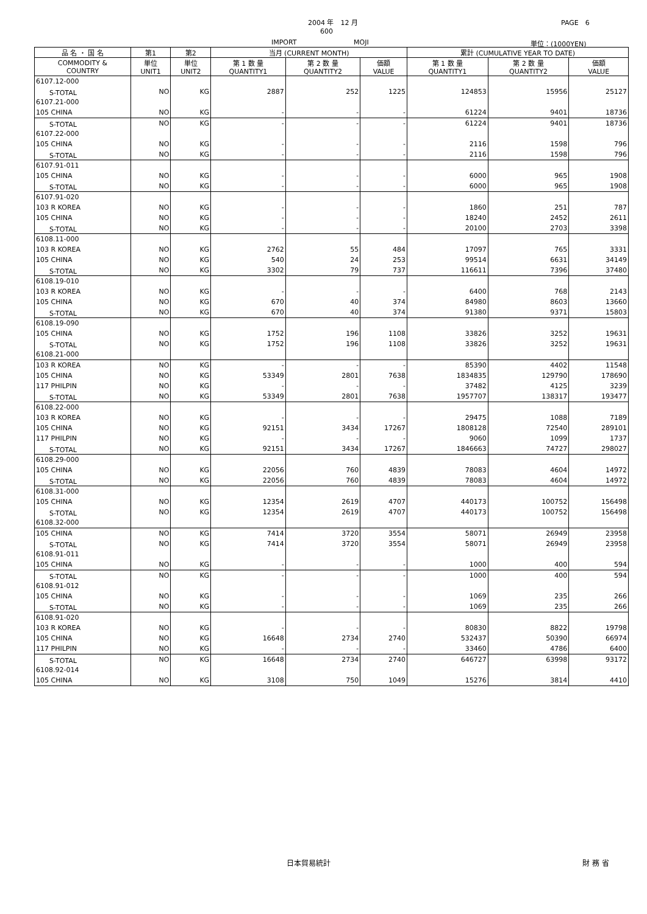2004 年　12 月 PAGE　6
600
IMPORT MOJI 単位：(1000YEN)
| 品 名 ・ 国 名 | 第1 | 第2 | 当月 (CURRENT MONTH) | | | 累計 (CUMULATIVE YEAR TO DATE) | | |
| --- | --- | --- | --- | --- | --- | --- | --- | --- |
| COMMODITY & COUNTRY | 単位 UNIT1 | 単位 UNIT2 | 第 1 数 量 QUANTITY1 | 第 2 数 量 QUANTITY2 | 価額 VALUE | 第 1 数 量 QUANTITY1 | 第 2 数 量 QUANTITY2 | 価額 VALUE |
| 6107.12-000 | | | | | | | | |
| S-TOTAL | NO | KG | 2887 | 252 | 1225 | 124853 | 15956 | 25127 |
| 6107.21-000 | | | | | | | | |
| 105 CHINA | NO | KG | - | - | - | 61224 | 9401 | 18736 |
| S-TOTAL | NO | KG | - | - | - | 61224 | 9401 | 18736 |
| 6107.22-000 | | | | | | | | |
| 105 CHINA | NO | KG | - | - | - | 2116 | 1598 | 796 |
| S-TOTAL | NO | KG | - | - | - | 2116 | 1598 | 796 |
| 6107.91-011 | | | | | | | | |
| 105 CHINA | NO | KG | - | - | - | 6000 | 965 | 1908 |
| S-TOTAL | NO | KG | - | - | - | 6000 | 965 | 1908 |
| 6107.91-020 | | | | | | | | |
| 103 R KOREA | NO | KG | - | - | - | 1860 | 251 | 787 |
| 105 CHINA | NO | KG | - | - | - | 18240 | 2452 | 2611 |
| S-TOTAL | NO | KG | - | - | - | 20100 | 2703 | 3398 |
| 6108.11-000 | | | | | | | | |
| 103 R KOREA | NO | KG | 2762 | 55 | 484 | 17097 | 765 | 3331 |
| 105 CHINA | NO | KG | 540 | 24 | 253 | 99514 | 6631 | 34149 |
| S-TOTAL | NO | KG | 3302 | 79 | 737 | 116611 | 7396 | 37480 |
| 6108.19-010 | | | | | | | | |
| 103 R KOREA | NO | KG | - | - | - | 6400 | 768 | 2143 |
| 105 CHINA | NO | KG | 670 | 40 | 374 | 84980 | 8603 | 13660 |
| S-TOTAL | NO | KG | 670 | 40 | 374 | 91380 | 9371 | 15803 |
| 6108.19-090 | | | | | | | | |
| 105 CHINA | NO | KG | 1752 | 196 | 1108 | 33826 | 3252 | 19631 |
| S-TOTAL | NO | KG | 1752 | 196 | 1108 | 33826 | 3252 | 19631 |
| 6108.21-000 | | | | | | | | |
| 103 R KOREA | NO | KG | - | - | - | 85390 | 4402 | 11548 |
| 105 CHINA | NO | KG | 53349 | 2801 | 7638 | 1834835 | 129790 | 178690 |
| 117 PHILPIN | NO | KG | - | - | - | 37482 | 4125 | 3239 |
| S-TOTAL | NO | KG | 53349 | 2801 | 7638 | 1957707 | 138317 | 193477 |
| 6108.22-000 | | | | | | | | |
| 103 R KOREA | NO | KG | - | - | - | 29475 | 1088 | 7189 |
| 105 CHINA | NO | KG | 92151 | 3434 | 17267 | 1808128 | 72540 | 289101 |
| 117 PHILPIN | NO | KG | - | - | - | 9060 | 1099 | 1737 |
| S-TOTAL | NO | KG | 92151 | 3434 | 17267 | 1846663 | 74727 | 298027 |
| 6108.29-000 | | | | | | | | |
| 105 CHINA | NO | KG | 22056 | 760 | 4839 | 78083 | 4604 | 14972 |
| S-TOTAL | NO | KG | 22056 | 760 | 4839 | 78083 | 4604 | 14972 |
| 6108.31-000 | | | | | | | | |
| 105 CHINA | NO | KG | 12354 | 2619 | 4707 | 440173 | 100752 | 156498 |
| S-TOTAL | NO | KG | 12354 | 2619 | 4707 | 440173 | 100752 | 156498 |
| 6108.32-000 | | | | | | | | |
| 105 CHINA | NO | KG | 7414 | 3720 | 3554 | 58071 | 26949 | 23958 |
| S-TOTAL | NO | KG | 7414 | 3720 | 3554 | 58071 | 26949 | 23958 |
| 6108.91-011 | | | | | | | | |
| 105 CHINA | NO | KG | - | - | - | 1000 | 400 | 594 |
| S-TOTAL | NO | KG | - | - | - | 1000 | 400 | 594 |
| 6108.91-012 | | | | | | | | |
| 105 CHINA | NO | KG | - | - | - | 1069 | 235 | 266 |
| S-TOTAL | NO | KG | - | - | - | 1069 | 235 | 266 |
| 6108.91-020 | | | | | | | | |
| 103 R KOREA | NO | KG | - | - | - | 80830 | 8822 | 19798 |
| 105 CHINA | NO | KG | 16648 | 2734 | 2740 | 532437 | 50390 | 66974 |
| 117 PHILPIN | NO | KG | - | - | - | 33460 | 4786 | 6400 |
| S-TOTAL | NO | KG | 16648 | 2734 | 2740 | 646727 | 63998 | 93172 |
| 6108.92-014 | | | | | | | | |
| 105 CHINA | NO | KG | 3108 | 750 | 1049 | 15276 | 3814 | 4410 |
日本貿易統計 財 務 省